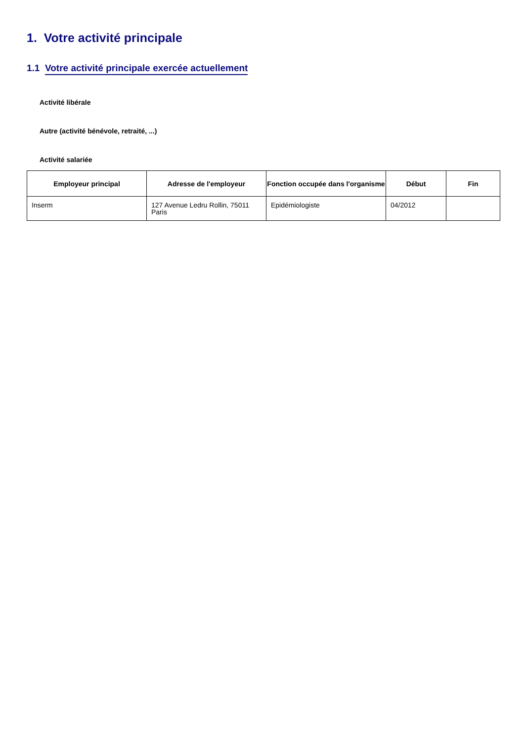1. Votre activité principale
1.1 Votre activité principale exercée actuellement
Activité libérale
Autre (activité bénévole, retraité, ...)
Activité salariée
| Employeur principal | Adresse de l'employeur | Fonction occupée dans l'organisme | Début | Fin |
| --- | --- | --- | --- | --- |
| Inserm | 127 Avenue Ledru Rollin, 75011 Paris | Epidémiologiste | 04/2012 | |